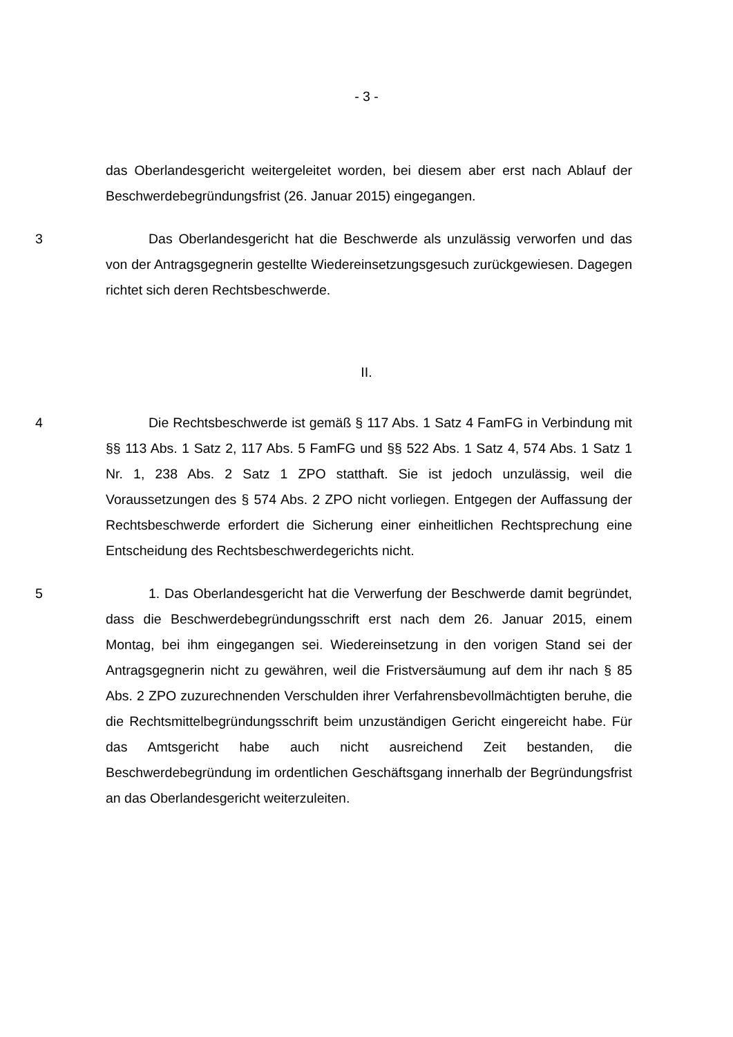- 3 -
das Oberlandesgericht weitergeleitet worden, bei diesem aber erst nach Ablauf der Beschwerdebegründungsfrist (26. Januar 2015) eingegangen.
3 Das Oberlandesgericht hat die Beschwerde als unzulässig verworfen und das von der Antragsgegnerin gestellte Wiedereinsetzungsgesuch zurückgewiesen. Dagegen richtet sich deren Rechtsbeschwerde.
II.
4 Die Rechtsbeschwerde ist gemäß § 117 Abs. 1 Satz 4 FamFG in Verbindung mit §§ 113 Abs. 1 Satz 2, 117 Abs. 5 FamFG und §§ 522 Abs. 1 Satz 4, 574 Abs. 1 Satz 1 Nr. 1, 238 Abs. 2 Satz 1 ZPO statthaft. Sie ist jedoch unzulässig, weil die Voraussetzungen des § 574 Abs. 2 ZPO nicht vorliegen. Entgegen der Auffassung der Rechtsbeschwerde erfordert die Sicherung einer einheitlichen Rechtsprechung eine Entscheidung des Rechtsbeschwerdegerichts nicht.
5 1. Das Oberlandesgericht hat die Verwerfung der Beschwerde damit begründet, dass die Beschwerdebegründungsschrift erst nach dem 26. Januar 2015, einem Montag, bei ihm eingegangen sei. Wiedereinsetzung in den vorigen Stand sei der Antragsgegnerin nicht zu gewähren, weil die Fristversäumung auf dem ihr nach § 85 Abs. 2 ZPO zuzurechnenden Verschulden ihrer Verfahrensbevollmächtigten beruhe, die die Rechtsmittelbegründungsschrift beim unzuständigen Gericht eingereicht habe. Für das Amtsgericht habe auch nicht ausreichend Zeit bestanden, die Beschwerdebegründung im ordentlichen Geschäftsgang innerhalb der Begründungsfrist an das Oberlandesgericht weiterzuleiten.